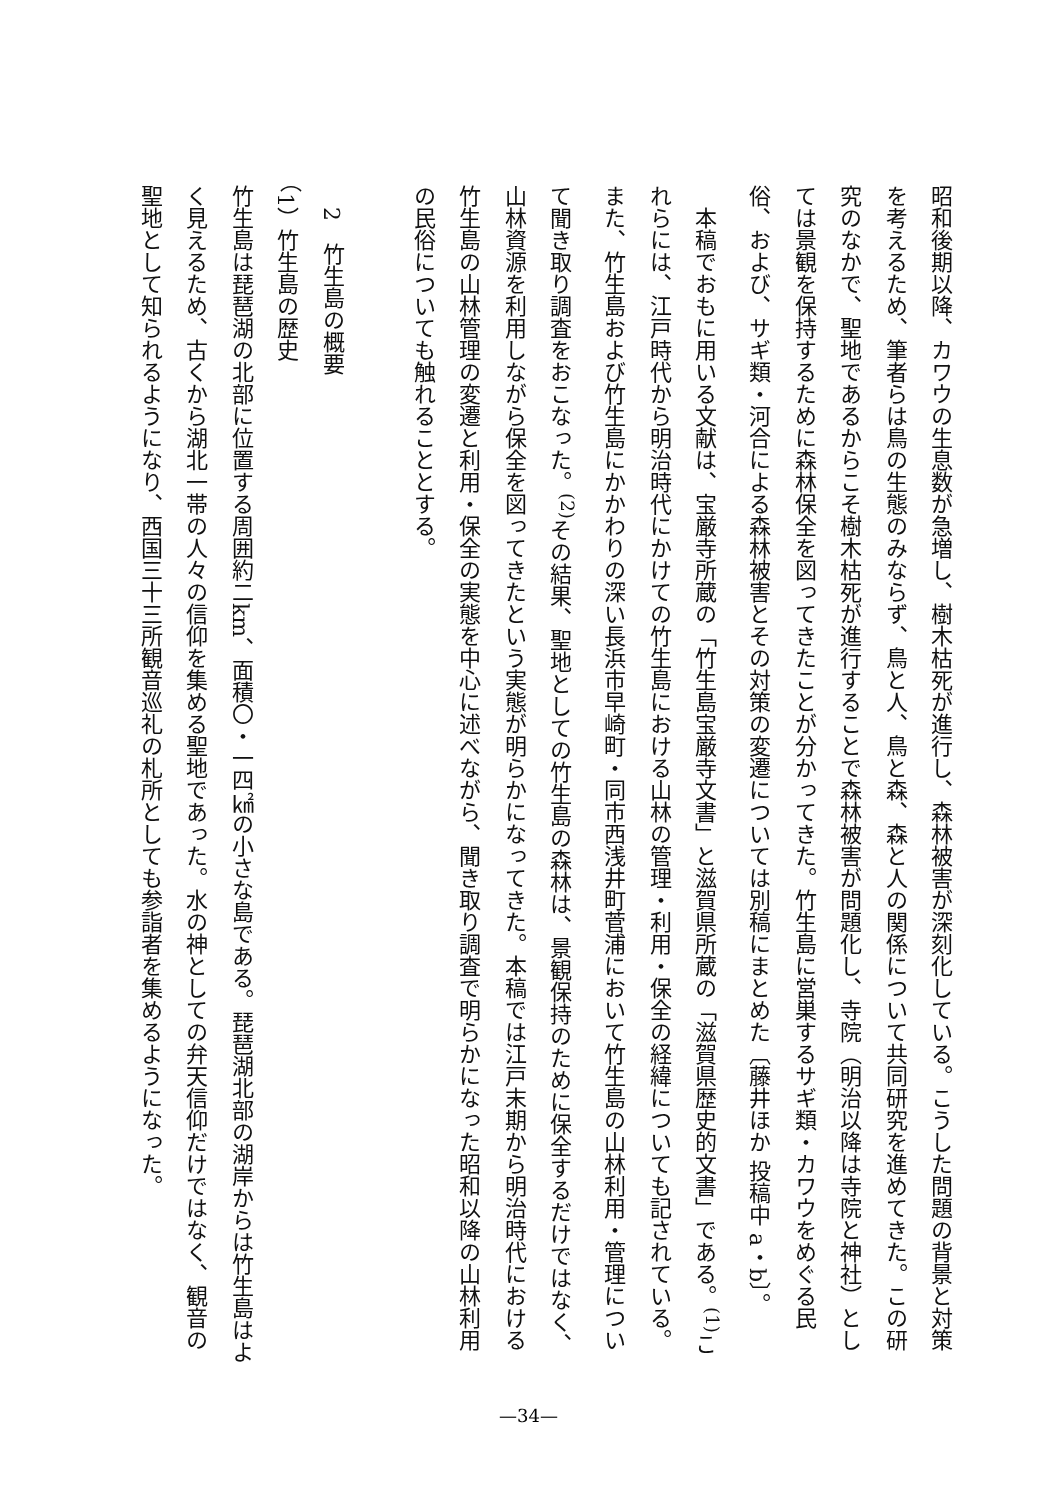昭和後期以降、カワウの生息数が急増し、樹木枯死が進行し、森林被害が深刻化している。こうした問題の背景と対策を考えるため、筆者らは鳥の生態のみならず、鳥と人、鳥と森、森と人の関係について共同研究を進めてきた。この研究のなかで、聖地であるからこそ樹木枯死が進行することで森林被害が問題化し、寺院（明治以降は寺院と神社）としては景観を保持するために森林保全を図ってきたことが分かってきた。竹生島に営巣するサギ類・カワウをめぐる民俗、および、サギ類・河合による森林被害とその対策の変遷については別稿にまとめた〔藤井ほか 投稿中 a・b〕。
　本稿でおもに用いる文献は、宝厳寺所蔵の「竹生島宝厳寺文書」と滋賀県所蔵の「滋賀県歴史的文書」である。<sup>(1)</sup>これらには、江戸時代から明治時代にかけての竹生島における山林の管理・利用・保全の経緯についても記されている。また、竹生島および竹生島にかかわりの深い長浜市早崎町・同市西浅井町菅浦において竹生島の山林利用・管理について聞き取り調査をおこなった。<sup>(2)</sup>その結果、聖地としての竹生島の森林は、景観保持のために保全するだけではなく、山林資源を利用しながら保全を図ってきたという実態が明らかになってきた。本稿では江戸末期から明治時代における竹生島の山林管理の変遷と利用・保全の実態を中心に述べながら、聞き取り調査で明らかになった昭和以降の山林利用の民俗についても触れることとする。
　
　2　竹生島の概要
（1）竹生島の歴史
竹生島は琵琶湖の北部に位置する周囲約二km、面積〇・一四㎢の小さな島である。琵琶湖北部の湖岸からは竹生島はよく見えるため、古くから湖北一帯の人々の信仰を集める聖地であった。水の神としての弁天信仰だけではなく、観音の聖地として知られるようになり、西国三十三所観音巡礼の札所としても参詣者を集めるようになった。
—34—